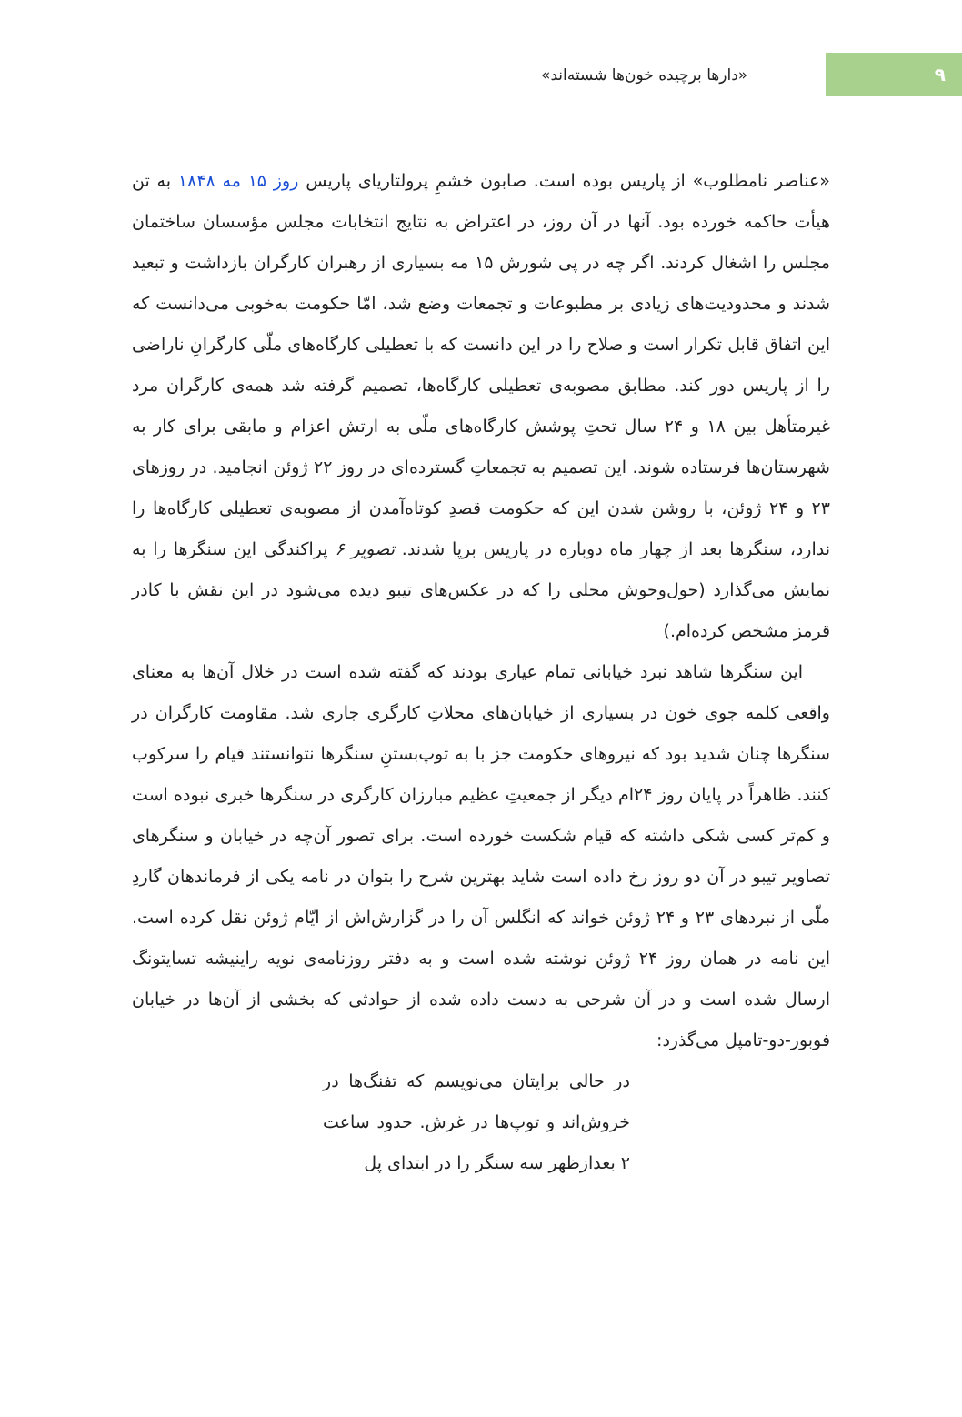۹
«دارها برچیده خون‌ها شسته‌اند»
«عناصر نامطلوب» از پاریس بوده است. صابون خشمِ پرولتاریای پاریس روز ۱۵ مه ۱۸۴۸ به تن هیأت حاکمه خورده بود. آنها در آن روز، در اعتراض به نتایج انتخابات مجلس مؤسسان ساختمان مجلس را اشغال کردند. اگر چه در پی شورش ۱۵ مه بسیاری از رهبران کارگران بازداشت و تبعید شدند و محدودیت‌های زیادی بر مطبوعات و تجمعات وضع شد، امّا حکومت به‌خوبی می‌دانست که این اتفاق قابل تکرار است و صلاح را در این دانست که با تعطیلی کارگاه‌های ملّی کارگرانِ ناراضی را از پاریس دور کند. مطابق مصوبه‌ی تعطیلی کارگاه‌ها، تصمیم گرفته شد همه‌ی کارگران مرد غیرمتأهل بین ۱۸ و ۲۴ سال تحتِ پوشش کارگاه‌های ملّی به ارتش اعزام و مابقی برای کار به شهرستان‌ها فرستاده شوند. این تصمیم به تجمعاتِ گسترده‌ای در روز ۲۲ ژوئن انجامید. در روزهای ۲۳ و ۲۴ ژوئن، با روشن شدن این که حکومت قصدِ کوتاه‌آمدن از مصوبه‌ی تعطیلی کارگاه‌ها را ندارد، سنگرها بعد از چهار ماه دوباره در پاریس برپا شدند. تصویر ۶ پراکندگی این سنگرها را به نمایش می‌گذارد (حول‌وحوش محلی را که در عکس‌های تیبو دیده می‌شود در این نقش با کادر قرمز مشخص کرده‌ام.)
این سنگرها شاهد نبرد خیابانی تمام عیاری بودند که گفته شده است در خلال آن‌ها به معنای واقعی کلمه جوی خون در بسیاری از خیابان‌های محلاتِ کارگری جاری شد. مقاومت کارگران در سنگرها چنان شدید بود که نیروهای حکومت جز با به توپ‌بستنِ سنگرها نتوانستند قیام را سرکوب کنند. ظاهراً در پایان روز ۲۴ام دیگر از جمعیتِ عظیم مبارزان کارگری در سنگرها خبری نبوده است و کم‌تر کسی شکی داشته که قیام شکست خورده است. برای تصور آن‌چه در خیابان و سنگرهای تصاویر تیبو در آن دو روز رخ داده است شاید بهترین شرح را بتوان در نامه یکی از فرماندهان گاردِ ملّی از نبردهای ۲۳ و ۲۴ ژوئن خواند که انگلس آن را در گزارش‌اش از ایّام ژوئن نقل کرده است. این نامه در همان روز ۲۴ ژوئن نوشته شده است و به دفتر روزنامه‌ی نویه راینیشه تسایتونگ ارسال شده است و در آن شرحی به دست داده شده از حوادثی که بخشی از آن‌ها در خیابان فوبور-دو-تامپل می‌گذرد:
در حالی برایتان می‌نویسم که تفنگ‌ها در خروش‌اند و توپ‌ها در غرش. حدود ساعت ۲ بعدازظهر سه سنگر را در ابتدای پل